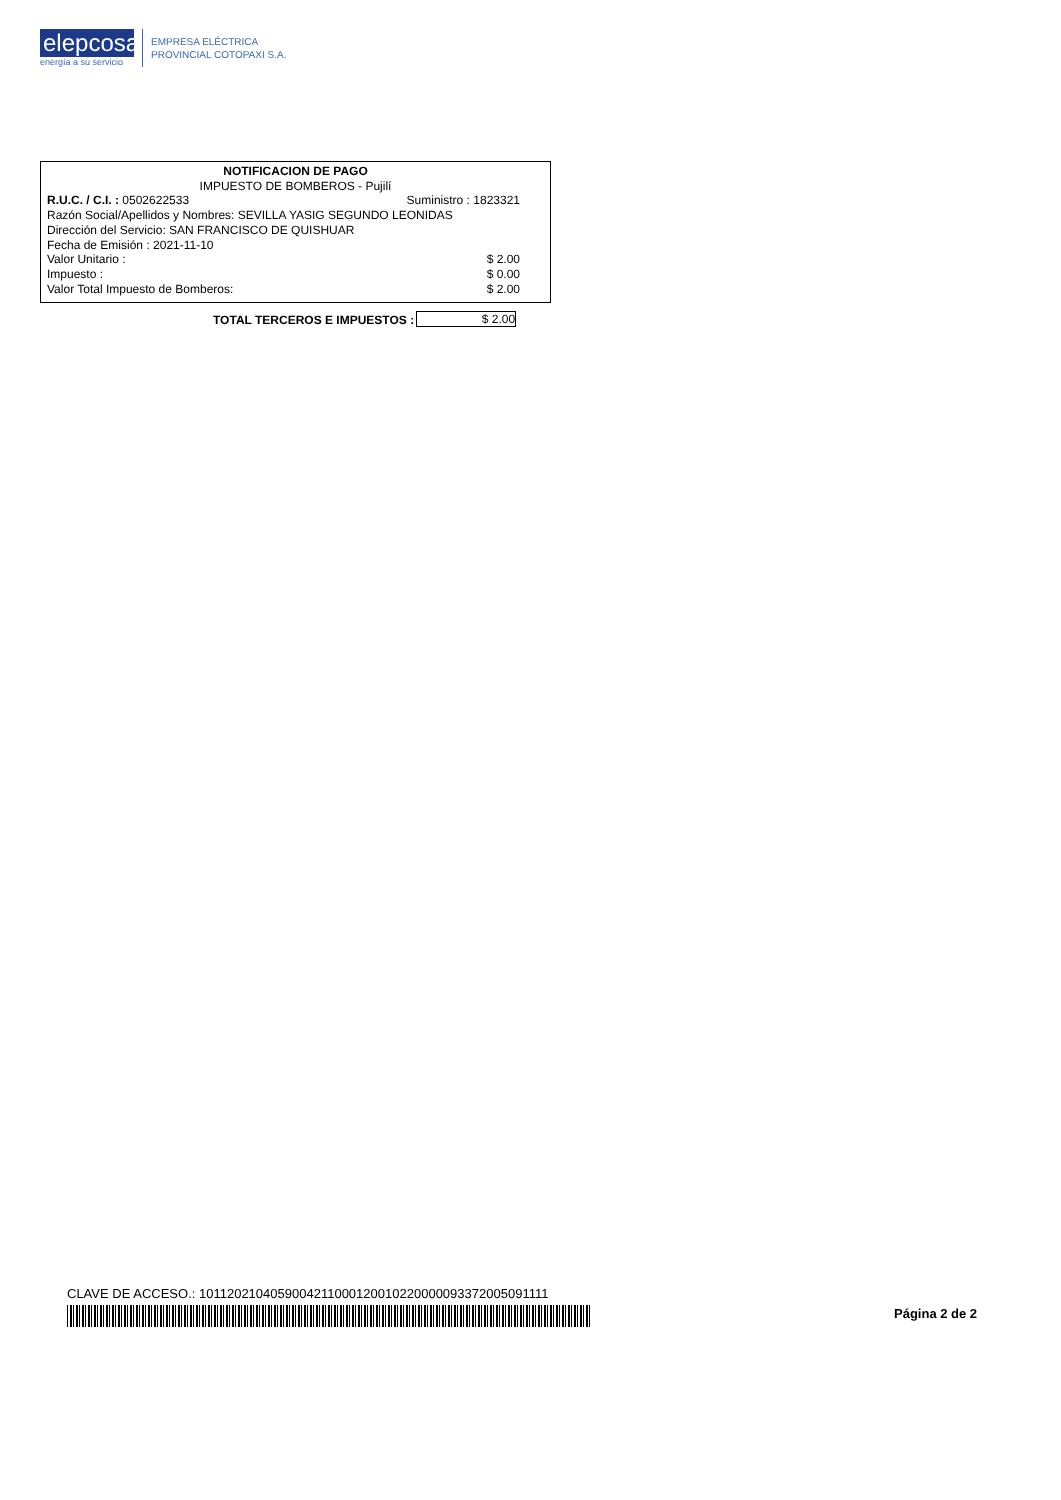elepcosa
energía a su servicio
EMPRESA ELÉCTRICA
PROVINCIAL COTOPAXI S.A.
NOTIFICACION DE PAGO
IMPUESTO DE BOMBEROS - Pujilí
R.U.C. / C.I. : 0502622533 Suministro : 1823321
Razón Social/Apellidos y Nombres: SEVILLA YASIG SEGUNDO LEONIDAS
Dirección del Servicio: SAN FRANCISCO DE QUISHUAR
Fecha de Emisión : 2021-11-10
Valor Unitario : $ 2.00
Impuesto : $ 0.00
Valor Total Impuesto de Bomberos: $ 2.00
TOTAL TERCEROS E IMPUESTOS : $ 2.00
CLAVE DE ACCESO.: 1011202104059004211000120010220000093372005091111
Página 2 de 2